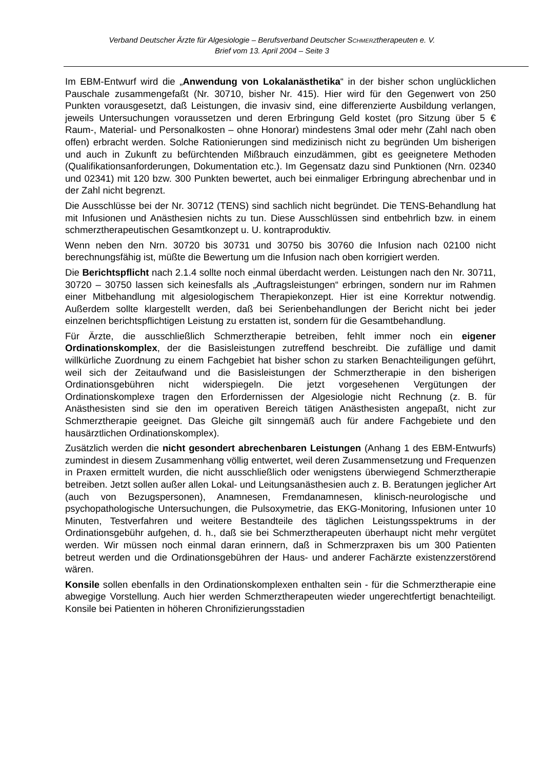Verband Deutscher Ärzte für Algesiologie – Berufsverband Deutscher SCHMERZtherapeuten e. V.
Brief vom 13. April 2004 – Seite 3
Im EBM-Entwurf wird die „Anwendung von Lokalanästhetika“ in der bisher schon unglücklichen Pauschale zusammengefaßt (Nr. 30710, bisher Nr. 415). Hier wird für den Gegenwert von 250 Punkten vorausgesetzt, daß Leistungen, die invasiv sind, eine differenzierte Ausbildung verlangen, jeweils Untersuchungen voraussetzen und deren Erbringung Geld kostet (pro Sitzung über 5 € Raum-, Material- und Personalkosten – ohne Honorar) mindestens 3mal oder mehr (Zahl nach oben offen) erbracht werden. Solche Rationierungen sind medizinisch nicht zu begründen Um bisherigen und auch in Zukunft zu befürchtenden Mißbrauch einzudämmen, gibt es geeignetere Methoden (Qualifikationsanforderungen, Dokumentation etc.). Im Gegensatz dazu sind Punktionen (Nrn. 02340 und 02341) mit 120 bzw. 300 Punkten bewertet, auch bei einmaliger Erbringung abrechenbar und in der Zahl nicht begrenzt.
Die Ausschlüsse bei der Nr. 30712 (TENS) sind sachlich nicht begründet. Die TENS-Behandlung hat mit Infusionen und Anästhesien nichts zu tun. Diese Ausschlüssen sind entbehrlich bzw. in einem schmerztherapeutischen Gesamtkonzept u. U. kontraproduktiv.
Wenn neben den Nrn. 30720 bis 30731 und 30750 bis 30760 die Infusion nach 02100 nicht berechnungsfähig ist, müßte die Bewertung um die Infusion nach oben korrigiert werden.
Die Berichtspflicht nach 2.1.4 sollte noch einmal überdacht werden. Leistungen nach den Nr. 30711, 30720 – 30750 lassen sich keinesfalls als „Auftragsleistungen“ erbringen, sondern nur im Rahmen einer Mitbehandlung mit algesiologischem Therapiekonzept. Hier ist eine Korrektur notwendig. Außerdem sollte klargestellt werden, daß bei Serienbehandlungen der Bericht nicht bei jeder einzelnen berichtspflichtigen Leistung zu erstatten ist, sondern für die Gesamtbehandlung.
Für Ärzte, die ausschließlich Schmerztherapie betreiben, fehlt immer noch ein eigener Ordinationskomplex, der die Basisleistungen zutreffend beschreibt. Die zufällige und damit willkürliche Zuordnung zu einem Fachgebiet hat bisher schon zu starken Benachteiligungen geführt, weil sich der Zeitaufwand und die Basisleistungen der Schmerztherapie in den bisherigen Ordinationsgebühren nicht widerspiegeln. Die jetzt vorgesehenen Vergütungen der Ordinationskomplexe tragen den Erfordernissen der Algesiologie nicht Rechnung (z. B. für Anästhesisten sind sie den im operativen Bereich tätigen Anästhesisten angepaßt, nicht zur Schmerztherapie geeignet. Das Gleiche gilt sinngemäß auch für andere Fachgebiete und den hausärztlichen Ordinationskomplex).
Zusätzlich werden die nicht gesondert abrechenbaren Leistungen (Anhang 1 des EBM-Entwurfs) zumindest in diesem Zusammenhang völlig entwertet, weil deren Zusammensetzung und Frequenzen in Praxen ermittelt wurden, die nicht ausschließlich oder wenigstens überwiegend Schmerztherapie betreiben. Jetzt sollen außer allen Lokal- und Leitungsanästhesien auch z. B. Beratungen jeglicher Art (auch von Bezugspersonen), Anamnesen, Fremdanamnesen, klinisch-neurologische und psychopathologische Untersuchungen, die Pulsoxymetrie, das EKG-Monitoring, Infusionen unter 10 Minuten, Testverfahren und weitere Bestandteile des täglichen Leistungsspektrums in der Ordinationsgebühr aufgehen, d. h., daß sie bei Schmerztherapeuten überhaupt nicht mehr vergütet werden. Wir müssen noch einmal daran erinnern, daß in Schmerzpraxen bis um 300 Patienten betreut werden und die Ordinationsgebühren der Haus- und anderer Fachärzte existenzzerstörend wären.
Konsile sollen ebenfalls in den Ordinationskomplexen enthalten sein - für die Schmerztherapie eine abwegige Vorstellung. Auch hier werden Schmerztherapeuten wieder ungerechtfertigt benachteiligt. Konsile bei Patienten in höheren Chronifizierungsstadien